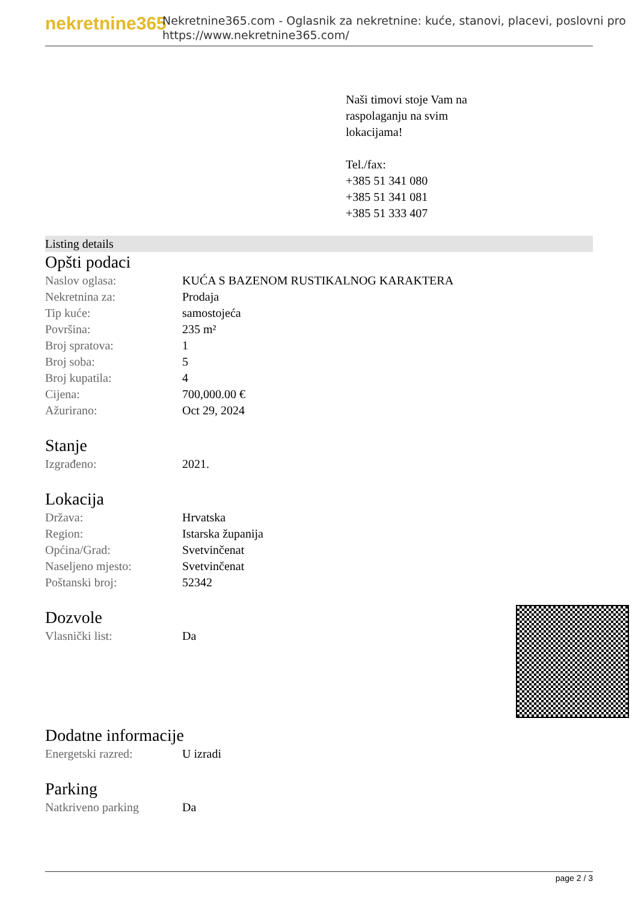nekretnine365
Nekretnine365.com - Oglasnik za nekretnine: kuće, stanovi, placevi, poslovni pro
https://www.nekretnine365.com/
Naši timovi stoje Vam na
raspolaganju na svim
lokacijama!
Tel./fax:
+385 51 341 080
+385 51 341 081
+385 51 333 407
Listing details
Opšti podaci
| Naslov oglasa: | KUĆA S BAZENOM RUSTIKALNOG KARAKTERA |
| Nekretnina za: | Prodaja |
| Tip kuće: | samostojeća |
| Površina: | 235 m² |
| Broj spratova: | 1 |
| Broj soba: | 5 |
| Broj kupatila: | 4 |
| Cijena: | 700,000.00 € |
| Ažurirano: | Oct 29, 2024 |
Stanje
| Izgrađeno: | 2021. |
Lokacija
| Država: | Hrvatska |
| Region: | Istarska županija |
| Općina/Grad: | Svetvinčenat |
| Naseljeno mjesto: | Svetvinčenat |
| Poštanski broj: | 52342 |
Dozvole
| Vlasnički list: | Da |
Dodatne informacije
| Energetski razred: | U izradi |
Parking
| Natkriveno parking | Da |
page 2 / 3